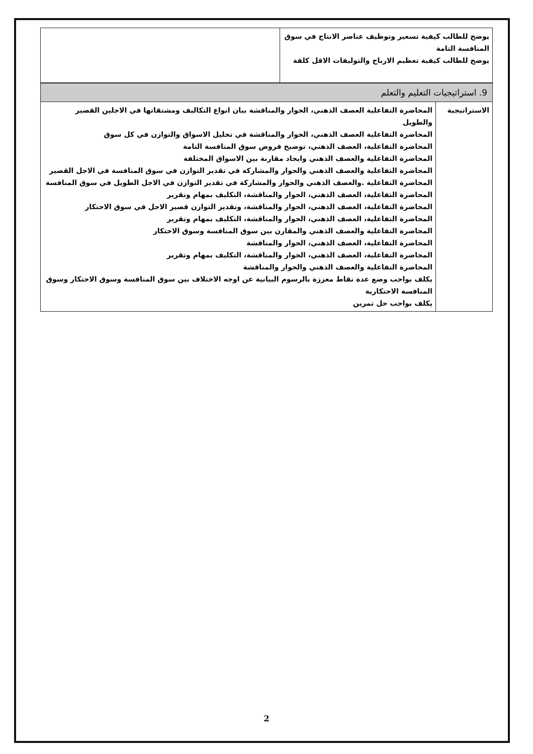| يوضح للطالب كيفية تسعير وتوظيف عناصر الانتاج في سوق المنافسة التامة يوضح للطالب كيفية تعظيم الارباح والتوليفات الاقل كلفة | |
9. استراتيجيات التعليم والتعلم
| الاستراتيجية | المحاضرة التفاعلية العصف الذهني، الحوار والمناقشة بيان انواع التكاليف ومشتقاتها في الاجلين القصير والطويل المحاضرة التفاعلية العصف الذهني، الحوار والمناقشة في تحليل الاسواق والتوازن في كل سوق المحاضرة التفاعلية، العصف الذهني، توضيح فروض سوق المنافسة التامة المحاضرة التفاعلية والعصف الذهني وايجاد مقارنة بين الاسواق المختلفة المحاضرة التفاعلية والعصف الذهني والحوار والمشاركة في تقدير التوازن في سوق المنافسة في الاجل القصير المحاضرة التفاعلية .والعصف الذهني والحوار والمشاركة في تقدير التوازن في الاجل الطويل في سوق المنافسة المحاضرة التفاعلية، العصف الذهني، الحوار والمناقشة، التكليف بمهام وتقرير المحاضرة التفاعلية، العصف الذهني، الحوار والمناقشة، وتقدير التوازن قصير الاجل في سوق الاحتكار المحاضرة التفاعلية، العصف الذهني، الحوار والمناقشة، التكليف بمهام وتقرير المحاضرة التفاعلية والعصف الذهني والمقارن بين سوق المنافسة وسوق الاحتكار المحاضرة التفاعلية، العصف الذهني، الحوار والمناقشة المحاضرة التفاعلية، العصف الذهني، الحوار والمناقشة، التكليف بمهام وتقرير المحاضرة التفاعلية والعصف الذهني والحوار والمناقشة يكلف بواجب وضع عدة نقاط معززة بالرسوم البيانية عن اوجه الاختلاف بين سوق المنافسة وسوق الاحتكار وسوق المنافسة الاحتكارية يكلف بواجب حل تمرين |
2